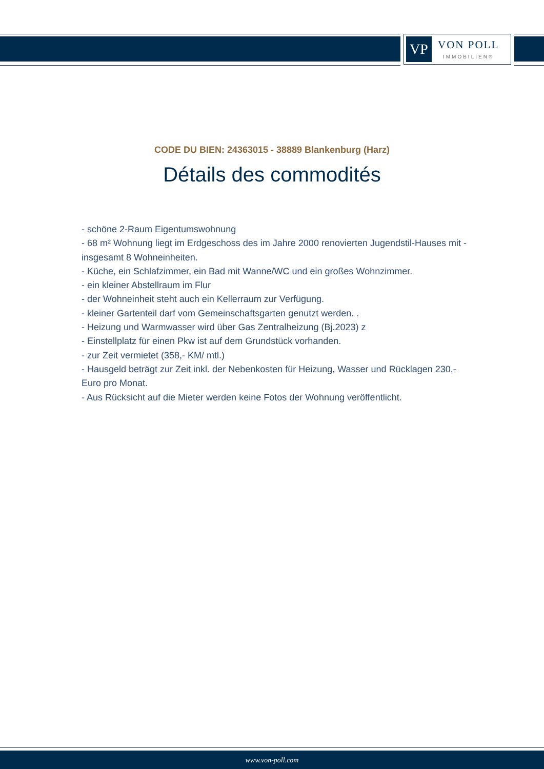VP
VON POLL
IMMOBILIEN®
CODE DU BIEN: 24363015 - 38889 Blankenburg (Harz)
Détails des commodités
- schöne 2-Raum Eigentumswohnung
- 68 m² Wohnung liegt im Erdgeschoss des im Jahre 2000 renovierten Jugendstil-Hauses mit - insgesamt 8 Wohneinheiten.
- Küche, ein Schlafzimmer, ein Bad mit Wanne/WC und ein großes Wohnzimmer.
- ein kleiner Abstellraum im Flur
- der Wohneinheit steht auch ein Kellerraum zur Verfügung.
- kleiner Gartenteil darf vom Gemeinschaftsgarten genutzt werden. .
- Heizung und Warmwasser wird über Gas Zentralheizung (Bj.2023) z
- Einstellplatz für einen Pkw ist auf dem Grundstück vorhanden.
- zur Zeit vermietet (358,- KM/ mtl.)
- Hausgeld beträgt zur Zeit inkl. der Nebenkosten für Heizung, Wasser und Rücklagen 230,- Euro pro Monat.
- Aus Rücksicht auf die Mieter werden keine Fotos der Wohnung veröffentlicht.
www.von-poll.com